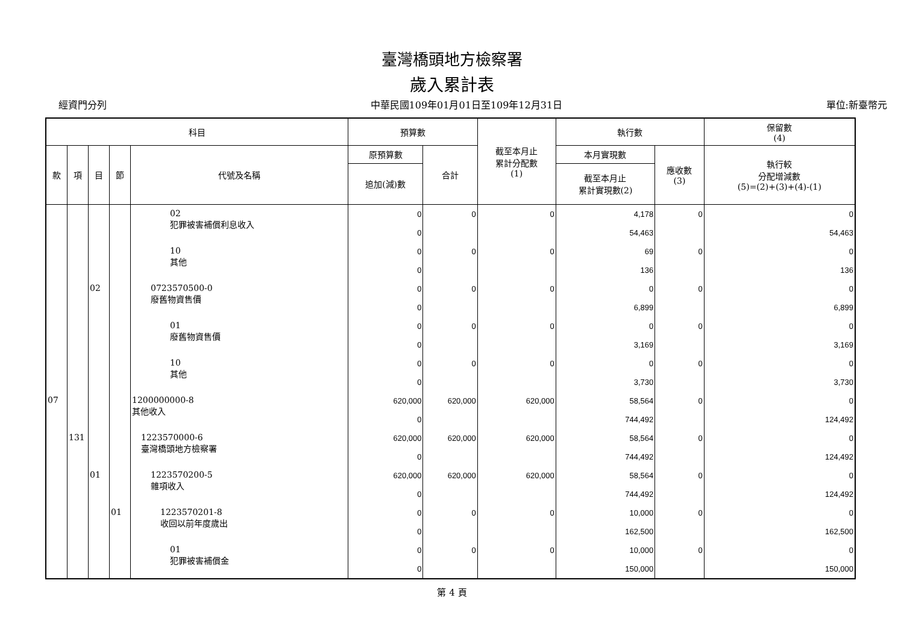臺灣橋頭地方檢察署
歲入累計表
經資門分列 中華民國109年01月01日至109年12月31日 單位:新臺幣元
| 科目 | | | | | 預算數 | | 截至本月止 累計分配數 (1) | 執行數 | | 保留數 (4) |
| --- | --- | --- | --- | --- | --- | --- | --- | --- | --- | --- |
| 款 | 項 | 目 | 節 | 代號及名稱 | 原預算數 | 合計 | | 本月實現數 | 應收數 (3) | 執行較 分配增減數 (5)=(2)+(3)+(4)-(1) |
| | | | | | 追加(減)數 | | | 截至本月止 累計實現數(2) | | |
| | | | | 02 犯罪被害補償利息收入 | 0 | 0 | 0 | 4,178 | 0 | 0 |
| | | | | | 0 | | | 54,463 | | 54,463 |
| | | | | 10 其他 | 0 | 0 | 0 | 69 | 0 | 0 |
| | | | | | 0 | | | 136 | | 136 |
| | | 02 | | 0723570500-0 廢舊物資售價 | 0 | 0 | 0 | 0 | 0 | 0 |
| | | | | | 0 | | | 6,899 | | 6,899 |
| | | | | 01 廢舊物資售價 | 0 | 0 | 0 | 0 | 0 | 0 |
| | | | | | 0 | | | 3,169 | | 3,169 |
| | | | | 10 其他 | 0 | 0 | 0 | 0 | 0 | 0 |
| | | | | | 0 | | | 3,730 | | 3,730 |
| 07 | | | | 1200000000-8 其他收入 | 620,000 | 620,000 | 620,000 | 58,564 | 0 | 0 |
| | | | | | 0 | | | 744,492 | | 124,492 |
| | 131 | | | 1223570000-6 臺灣橋頭地方檢察署 | 620,000 | 620,000 | 620,000 | 58,564 | 0 | 0 |
| | | | | | 0 | | | 744,492 | | 124,492 |
| | | 01 | | 1223570200-5 雜項收入 | 620,000 | 620,000 | 620,000 | 58,564 | 0 | 0 |
| | | | | | 0 | | | 744,492 | | 124,492 |
| | | | 01 | 1223570201-8 收回以前年度歲出 | 0 | 0 | 0 | 10,000 | 0 | 0 |
| | | | | | 0 | | | 162,500 | | 162,500 |
| | | | | 01 犯罪被害補償金 | 0 | 0 | 0 | 10,000 | 0 | 0 |
| | | | | | 0 | | | 150,000 | | 150,000 |
第 4 頁